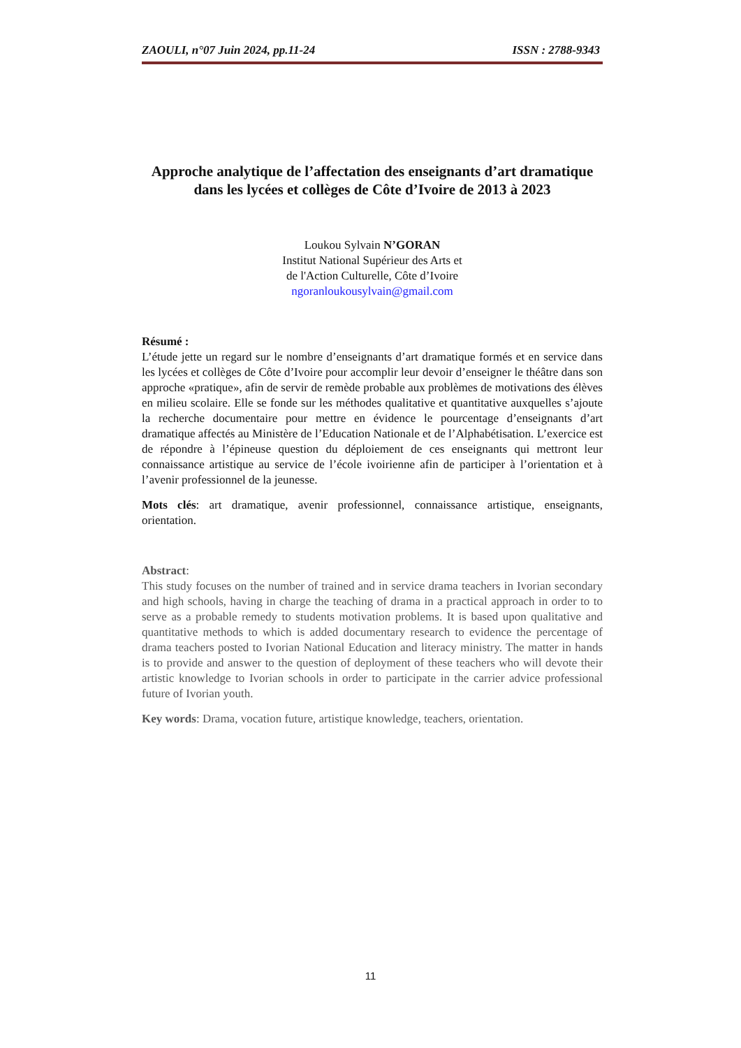ZAOULI, n°07 Juin 2024, pp.11-24 ISSN : 2788-9343
Approche analytique de l’affectation des enseignants d’art dramatique dans les lycées et collèges de Côte d’Ivoire de 2013 à 2023
Loukou Sylvain N’GORAN
Institut National Supérieur des Arts et
de l'Action Culturelle, Côte d’Ivoire
ngoranloukousylvain@gmail.com
Résumé :
L’étude jette un regard sur le nombre d’enseignants d’art dramatique formés et en service dans les lycées et collèges de Côte d’Ivoire pour accomplir leur devoir d’enseigner le théâtre dans son approche «pratique», afin de servir de remède probable aux problèmes de motivations des élèves en milieu scolaire. Elle se fonde sur les méthodes qualitative et quantitative auxquelles s’ajoute la recherche documentaire pour mettre en évidence le pourcentage d’enseignants d’art dramatique affectés au Ministère de l’Education Nationale et de l’Alphabétisation. L’exercice est de répondre à l’épineuse question du déploiement de ces enseignants qui mettront leur connaissance artistique au service de l’école ivoirienne afin de participer à l’orientation et à l’avenir professionnel de la jeunesse.
Mots clés: art dramatique, avenir professionnel, connaissance artistique, enseignants, orientation.
Abstract:
This study focuses on the number of trained and in service drama teachers in Ivorian secondary and high schools, having in charge the teaching of drama in a practical approach in order to to serve as a probable remedy to students motivation problems. It is based upon qualitative and quantitative methods to which is added documentary research to evidence the percentage of drama teachers posted to Ivorian National Education and literacy ministry. The matter in hands is to provide and answer to the question of deployment of these teachers who will devote their artistic knowledge to Ivorian schools in order to participate in the carrier advice professional future of Ivorian youth.
Key words: Drama, vocation future, artistique knowledge, teachers, orientation.
11